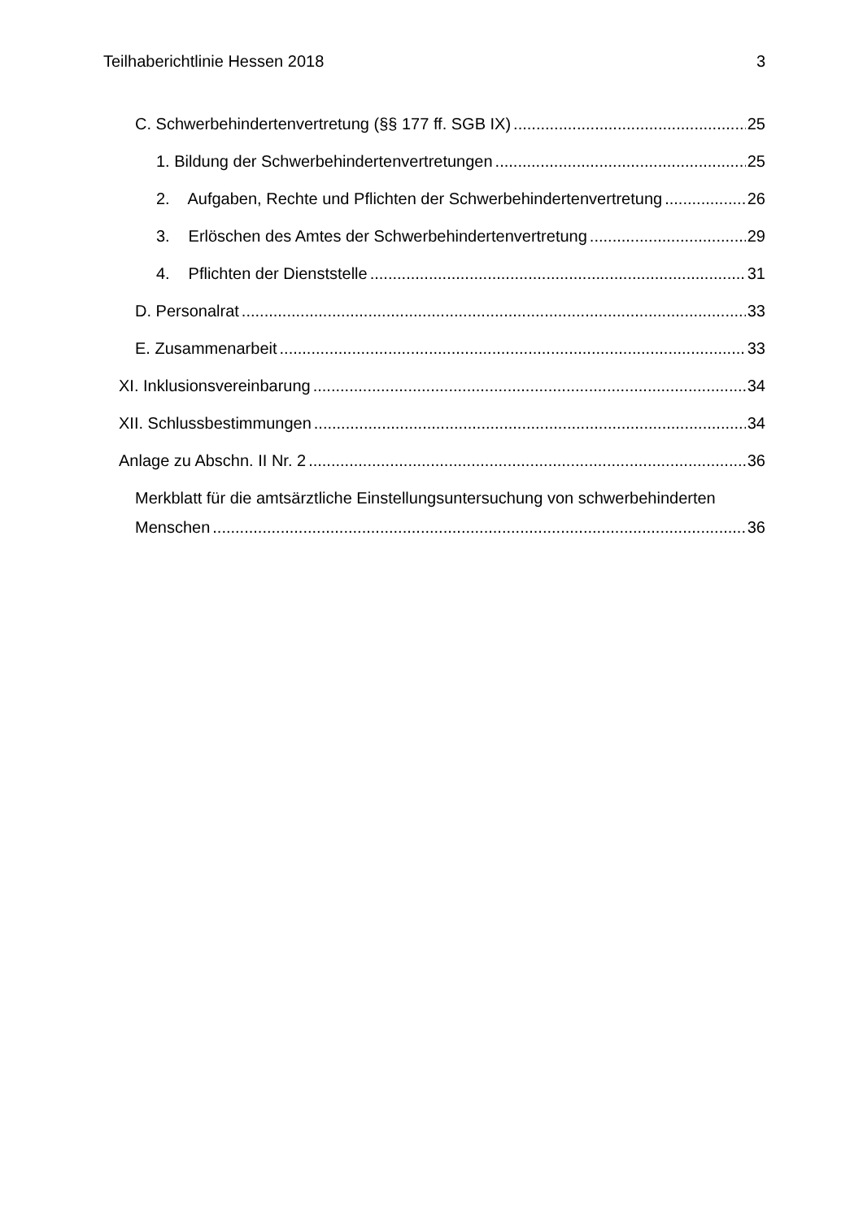Teilhaberichtlinie Hessen 2018 3
C. Schwerbehindertenvertretung (§§ 177 ff. SGB IX) 25
1. Bildung der Schwerbehindertenvertretungen 25
2. Aufgaben, Rechte und Pflichten der Schwerbehindertenvertretung 26
3. Erlöschen des Amtes der Schwerbehindertenvertretung 29
4. Pflichten der Dienststelle 31
D. Personalrat 33
E. Zusammenarbeit 33
XI. Inklusionsvereinbarung 34
XII. Schlussbestimmungen 34
Anlage zu Abschn. II Nr. 2 36
Merkblatt für die amtsärztliche Einstellungsuntersuchung von schwerbehinderten
Menschen 36